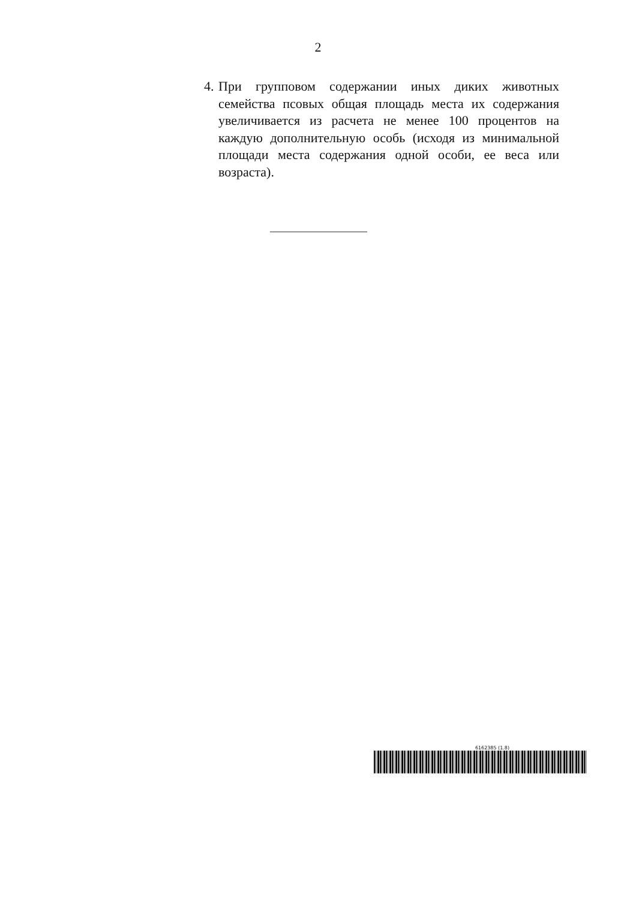2
4. При групповом содержании иных диких животных семейства псовых общая площадь места их содержания увеличивается из расчета не менее 100 процентов на каждую дополнительную особь (исходя из минимальной площади места содержания одной особи, ее веса или возраста).
6162385 (1.8)